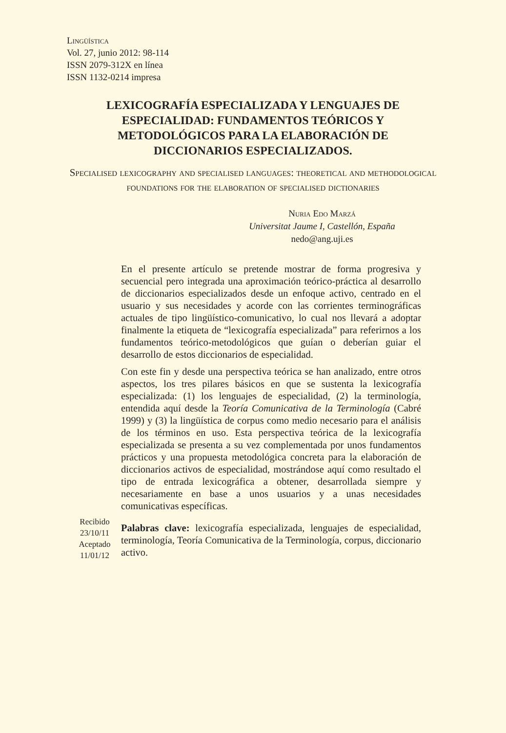Lingüística
Vol. 27, junio 2012: 98-114
ISSN 2079-312X en línea
ISSN 1132-0214 impresa
LEXICOGRAFÍA ESPECIALIZADA Y LENGUAJES DE ESPECIALIDAD: FUNDAMENTOS TEÓRICOS Y METODOLÓGICOS PARA LA ELABORACIÓN DE DICCIONARIOS ESPECIALIZADOS.
Specialised lexicography and specialised languages: theoretical and methodological foundations for the elaboration of specialised dictionaries
Nuria Edo Marzá
Universitat Jaume I, Castellón, España
nedo@ang.uji.es
En el presente artículo se pretende mostrar de forma progresiva y secuencial pero integrada una aproximación teórico-práctica al desarrollo de diccionarios especializados desde un enfoque activo, centrado en el usuario y sus necesidades y acorde con las corrientes terminográficas actuales de tipo lingüístico-comunicativo, lo cual nos llevará a adoptar finalmente la etiqueta de “lexicografía especializada” para referirnos a los fundamentos teórico-metodológicos que guían o deberían guiar el desarrollo de estos diccionarios de especialidad.
Con este fin y desde una perspectiva teórica se han analizado, entre otros aspectos, los tres pilares básicos en que se sustenta la lexicografía especializada: (1) los lenguajes de especialidad, (2) la terminología, entendida aquí desde la Teoría Comunicativa de la Terminología (Cabré 1999) y (3) la lingüística de corpus como medio necesario para el análisis de los términos en uso. Esta perspectiva teórica de la lexicografía especializada se presenta a su vez complementada por unos fundamentos prácticos y una propuesta metodológica concreta para la elaboración de diccionarios activos de especialidad, mostrándose aquí como resultado el tipo de entrada lexicográfica a obtener, desarrollada siempre y necesariamente en base a unos usuarios y a unas necesidades comunicativas específicas.
Recibido
23/10/11
Aceptado
11/01/12
Palabras clave: lexicografía especializada, lenguajes de especialidad, terminología, Teoría Comunicativa de la Terminología, corpus, diccionario activo.